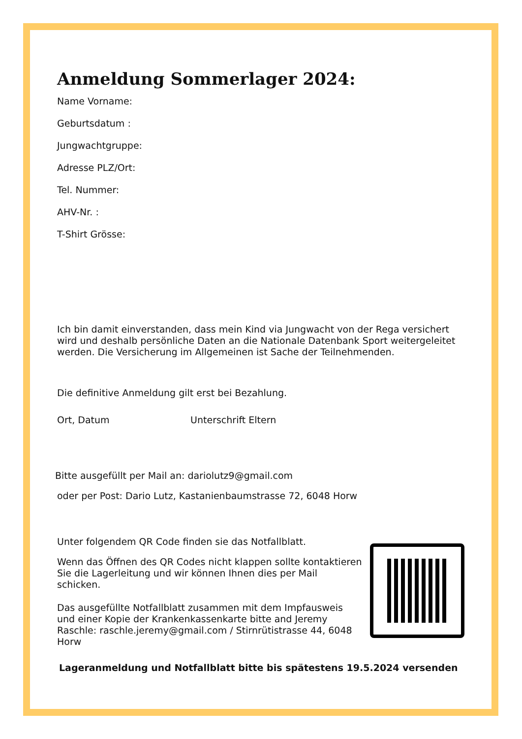Anmeldung Sommerlager 2024:
Name Vorname:
Geburtsdatum :
Jungwachtgruppe:
Adresse PLZ/Ort:
Tel. Nummer:
AHV-Nr. :
T-Shirt Grösse:
Ich bin damit einverstanden, dass mein Kind via Jungwacht von der Rega versichert wird und deshalb persönliche Daten an die Nationale Datenbank Sport weitergeleitet werden. Die Versicherung im Allgemeinen ist Sache der Teilnehmenden.
Die definitive Anmeldung gilt erst bei Bezahlung.
Ort, Datum Unterschrift Eltern
Bitte ausgefüllt per Mail an: dariolutz9@gmail.com
oder per Post: Dario Lutz, Kastanienbaumstrasse 72, 6048 Horw
Unter folgendem QR Code finden sie das Notfallblatt.
Wenn das Öffnen des QR Codes nicht klappen sollte kontaktieren Sie die Lagerleitung und wir können Ihnen dies per Mail schicken.
Das ausgefüllte Notfallblatt zusammen mit dem Impfausweis und einer Kopie der Krankenkassenkarte bitte and Jeremy Raschle: raschle.jeremy@gmail.com / Stirnrütistrasse 44, 6048 Horw
Lageranmeldung und Notfallblatt bitte bis spätestens 19.5.2024 versenden